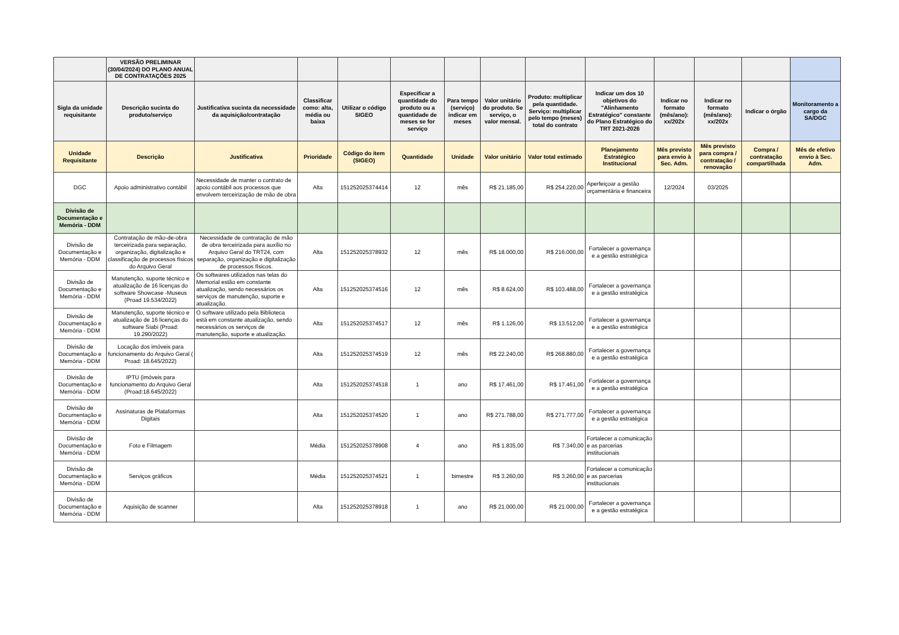| | VERSÃO PRELIMINAR (30/04/2024) DO PLANO ANUAL DE CONTRATAÇÕES 2025 | | | | | | | | | | | | |
| --- | --- | --- | --- | --- | --- | --- | --- | --- | --- | --- | --- | --- | --- |
| Sigla da unidade requisitante | Descrição sucinta do produto/serviço | Justificativa sucinta da necessidade da aquisição/contratação | Classificar como: alta, média ou baixa | Utilizar o código SIGEO | Especificar a quantidade do produto ou a quantidade de meses se for serviço | Para tempo (serviço) indicar em meses | Valor unitário do produto. Se serviço, o valor mensal. | Produto: multiplicar pela quantidade. Serviço: multiplicar pelo tempo (meses) total do contrato | Indicar um dos 10 objetivos do "Alinhamento Estratégico" constante do Plano Estratégico do TRT 2021-2026 | Indicar no formato (mês/ano): xx/202x | Indicar no formato (mês/ano): xx/202x | Indicar o órgão | Monitoramento a cargo da SA/DGC |
| Unidade Requisitante | Descrição | Justificativa | Prioridade | Código do item (SIGEO) | Quantidade | Unidade | Valor unitário | Valor total estimado | Planejamento Estratégico Institucional | Mês previsto para envio à Sec. Adm. | Mês previsto para compra / contratação / renovação | Compra / contratação compartilhada | Mês de efetivo envio à Sec. Adm. |
| DGC | Apoio administrativo contábil | Necessidade de manter o contrato de apoio contábil aos processos que envolvem terceirização de mão de obra | Alta | 151252025374414 | 12 | mês | R$ 21.185,00 | R$ 254.220,00 | Aperfeiçoar a gestão orçamentária e financeira | 12/2024 | 03/2025 | | |
| Divisão de Documentação e Memória - DDM | | | | | | | | | | | | | |
| Divisão de Documentação e Memória - DDM | Contratação de mão-de-obra terceirizada para separação, organização, digitalização e classificação de processos físicos do Arquivo Geral | Necessidade de contratação de mão de obra terceirizada para auxílio no Arquivo Geral do TRT24, com separação, organização e digitalização de processos físicos. | Alta | 151252025378932 | 12 | mês | R$ 18.000,00 | R$ 216.000,00 | Fortalecer a governança e a gestão estratégica | | | | |
| Divisão de Documentação e Memória - DDM | Manutenção, suporte técnico e atualização de 16 licenças do software Showcase -Museus (Proad 19.534/2022) | Os softwares utilizados nas telas do Memorial estão em constante atualização, sendo necessários os serviços de manutenção, suporte e atualização. | Alta | 151252025374516 | 12 | mês | R$ 8.624,00 | R$ 103.488,00 | Fortalecer a governança e a gestão estratégica | | | | |
| Divisão de Documentação e Memória - DDM | Manutenção, suporte técnico e atualização de 16 licenças do software Siabi (Proad: 19.290/2022) | O software utilizado pela Biblioteca está em constante atualização, sendo necessários os serviços de manutenção, suporte e atualização. | Alta | 151252025374517 | 12 | mês | R$ 1.126,00 | R$ 13.512,00 | Fortalecer a governança e a gestão estratégica | | | | |
| Divisão de Documentação e Memória - DDM | Locação dos imóveis para funcionamento do Arquivo Geral ( Proad: 18.645/2022) | | Alta | 151252025374519 | 12 | mês | R$ 22.240,00 | R$ 268.880,00 | Fortalecer a governança e a gestão estratégica | | | | |
| Divisão de Documentação e Memória - DDM | IPTU (imóveis para funcionamento do Arquivo Geral (Proad:18.645/2022) | | Alta | 151252025374518 | 1 | ano | R$ 17.461,00 | R$ 17.461,00 | Fortalecer a governança e a gestão estratégica | | | | |
| Divisão de Documentação e Memória - DDM | Assinaturas de Plataformas Digitais | | Alta | 151252025374520 | 1 | ano | R$ 271.788,00 | R$ 271.777,00 | Fortalecer a governança e a gestão estratégica | | | | |
| Divisão de Documentação e Memória - DDM | Foto e Filmagem | | Média | 151252025378908 | 4 | ano | R$ 1.835,00 | R$ 7.340,00 | Fortalecer a comunicação e as parcerias institucionais | | | | |
| Divisão de Documentação e Memória - DDM | Serviços gráficos | | Média | 151252025374521 | 1 | bimestre | R$ 3.260,00 | R$ 3.260,00 | Fortalecer a comunicação e as parcerias institucionais | | | | |
| Divisão de Documentação e Memória - DDM | Aquisição de scanner | | Alta | 151252025378918 | 1 | ano | R$ 21.000,00 | R$ 21.000,00 | Fortalecer a governança e a gestão estratégica | | | | |